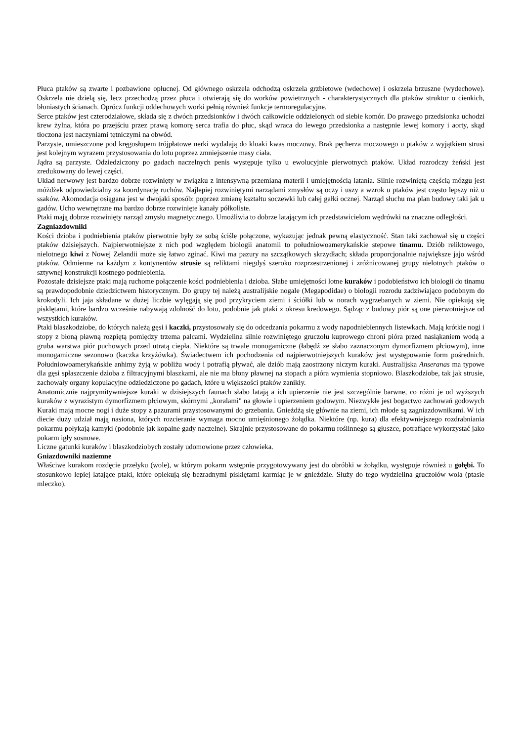Płuca ptaków są zwarte i pozbawione opłucnej. Od głównego oskrzela odchodzą oskrzela grzbietowe (wdechowe) i oskrzela brzuszne (wydechowe). Oskrzela nie dzielą się, lecz przechodzą przez płuca i otwierają się do worków powietrznych - charakterystycznych dla ptaków struktur o cienkich, błoniastych ścianach. Oprócz funkcji oddechowych worki pełnią również funkcje termoregulacyjne.
Serce ptaków jest czterodziałowe, składa się z dwóch przedsionków i dwóch całkowicie oddzielonych od siebie komór. Do prawego przedsionka uchodzi krew żylna, która po przejściu przez prawą komorę serca trafia do płuc, skąd wraca do lewego przedsionka a następnie lewej komory i aorty, skąd tłoczona jest naczyniami tętniczymi na obwód.
Parzyste, umieszczone pod kręgosłupem trójpłatowe nerki wydalają do kloaki kwas moczowy. Brak pęcherza moczowego u ptaków z wyjątkiem strusi jest kolejnym wyrazem przystosowania do lotu poprzez zmniejszenie masy ciała.
Jądra są parzyste. Odziedziczony po gadach naczelnych penis występuje tylko u ewolucyjnie pierwotnych ptaków. Układ rozrodczy żeński jest zredukowany do lewej części.
Układ nerwowy jest bardzo dobrze rozwinięty w związku z intensywną przemianą materii i umiejętnością latania. Silnie rozwiniętą częścią mózgu jest móżdżek odpowiedzialny za koordynację ruchów. Najlepiej rozwiniętymi narządami zmysłów są oczy i uszy a wzrok u ptaków jest często lepszy niż u ssaków. Akomodacja osiągana jest w dwojaki sposób: poprzez zmianę kształtu soczewki lub całej gałki ocznej. Narząd słuchu ma plan budowy taki jak u gadów. Ucho wewnętrzne ma bardzo dobrze rozwinięte kanały półkoliste.
Ptaki mają dobrze rozwinięty narząd zmysłu magnetycznego. Umożliwia to dobrze latającym ich przedstawicielom wędrówki na znaczne odległości.
Zagniazdowniki
Kości dzioba i podniebienia ptaków pierwotnie były ze sobą ściśle połączone, wykazując jednak pewną elastyczność. Stan taki zachował się u części ptaków dzisiejszych. Najpierwotniejsze z nich pod względem biologii anatomii to południowoamerykańskie stepowe tinamu. Dziób reliktowego, nielotnego kiwi z Nowej Zelandii może się łatwo zginać. Kiwi ma pazury na szczątkowych skrzydłach; składa proporcjonalnie największe jajo wśród ptaków. Odmienne na każdym z kontynentów strusie są reliktami niegdyś szeroko rozprzestrzenionej i zróżnicowanej grupy nielotnych ptaków o sztywnej konstrukcji kostnego podniebienia.
Pozostałe dzisiejsze ptaki mają ruchome połączenie kości podniebienia i dzioba. Słabe umiejętności lotne kuraków i podobieństwo ich biologii do tinamu są prawdopodobnie dziedzictwem historycznym. Do grupy tej należą australijskie nogale (Megapodidae) o biologii rozrodu zadziwiająco podobnym do krokodyli. Ich jaja składane w dużej liczbie wylęgają się pod przykryciem ziemi i ściółki lub w norach wygrzebanych w ziemi. Nie opiekują się pisklętami, które bardzo wcześnie nabywają zdolność do lotu, podobnie jak ptaki z okresu kredowego. Sądząc z budowy piór są one pierwotniejsze od wszystkich kuraków.
Ptaki blaszkodziobe, do których należą gęsi i kaczki, przystosowały się do odcedzania pokarmu z wody napodniebiennych listewkach. Mają krótkie nogi i stopy z błoną pławną rozpiętą pomiędzy trzema palcami. Wydzielina silnie rozwiniętego gruczołu kuprowego chroni pióra przed nasiąkaniem wodą a gruba warstwa piór puchowych przed utratą ciepła. Niektóre są trwale monogamiczne (łabędź ze słabo zaznaczonym dymorfizmem płciowym), inne monogamiczne sezonowo (kaczka krzyżówka). Świadectwem ich pochodzenia od najpierwotniejszych kuraków jest występowanie form pośrednich. Południowoamerykańskie anhimy żyją w pobliżu wody i potrafią pływać, ale dziób mają zaostrzony niczym kuraki. Australijska Anseranas ma typowe dla gęsi spłaszczenie dzioba z filtracyjnymi blaszkami, ale nie ma błony pławnej na stopach a pióra wymienia stopniowo. Blaszkodziobe, tak jak strusie, zachowały organy kopulacyjne odziedziczone po gadach, które u większości ptaków zanikły.
Anatomicznie najprymitywniejsze kuraki w dzisiejszych faunach słabo latają a ich upierzenie nie jest szczególnie barwne, co różni je od wyższych kuraków z wyrazistym dymorfizmem płciowym, skórnymi „koralami" na głowie i upierzeniem godowym. Niezwykłe jest bogactwo zachowań godowych Kuraki mają mocne nogi i duże stopy z pazurami przystosowanymi do grzebania. Gnieżdżą się głównie na ziemi, ich młode są zagniazdownikami. W ich diecie duży udział mają nasiona, których rozcieranie wymaga mocno umięśnionego żołądka. Niektóre (np. kura) dla efektywniejszego rozdrabniania pokarmu połykają kamyki (podobnie jak kopalne gady naczelne). Skrajnie przystosowane do pokarmu roślinnego są głuszce, potrafiące wykorzystać jako pokarm igły sosnowe.
Liczne gatunki kuraków i blaszkodziobych zostały udomowione przez człowieka.
Gniazdowniki naziemne
Właściwe kurakom rozdęcie przełyku (wole), w którym pokarm wstępnie przygotowywany jest do obróbki w żołądku, występuje również u gołębi. To stosunkowo lepiej latające ptaki, które opiekują się bezradnymi pisklętami karmiąc je w gnieździe. Służy do tego wydzielina gruczołów wola (ptasie mleczko).